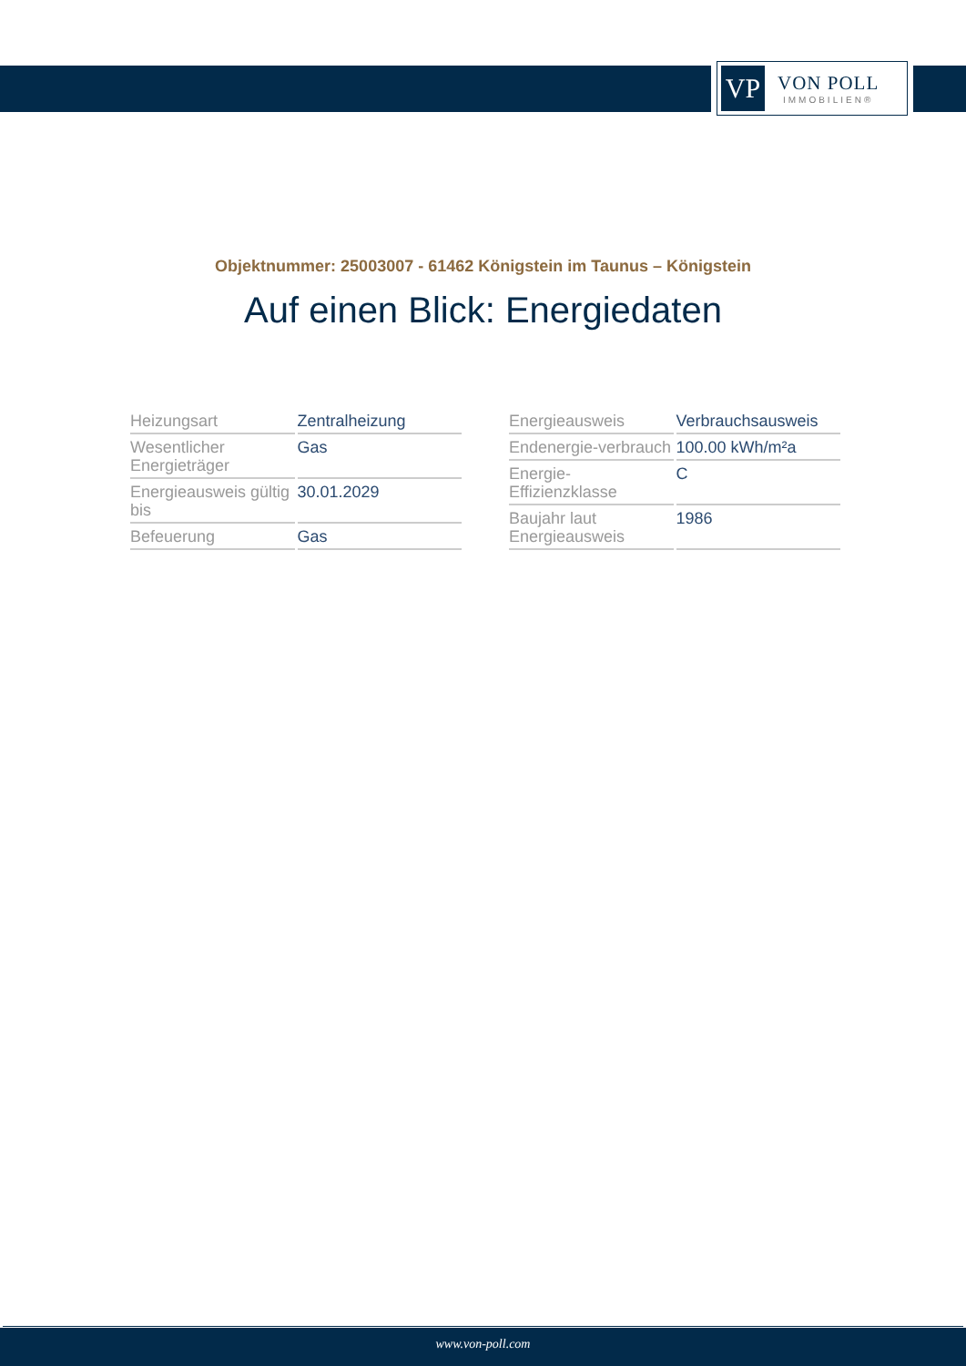VP
VON POLL
IMMOBILIEN®
Objektnummer: 25003007 - 61462 Königstein im Taunus – Königstein
Auf einen Blick: Energiedaten
| Heizungsart | Zentralheizung |
| Wesentlicher Energieträger | Gas |
| Energieausweis gültig bis | 30.01.2029 |
| Befeuerung | Gas |
| Energieausweis | Verbrauchsausweis |
| Endenergie-verbrauch | 100.00 kWh/m²a |
| Energie-Effizienzklasse | C |
| Baujahr laut Energieausweis | 1986 |
www.von-poll.com